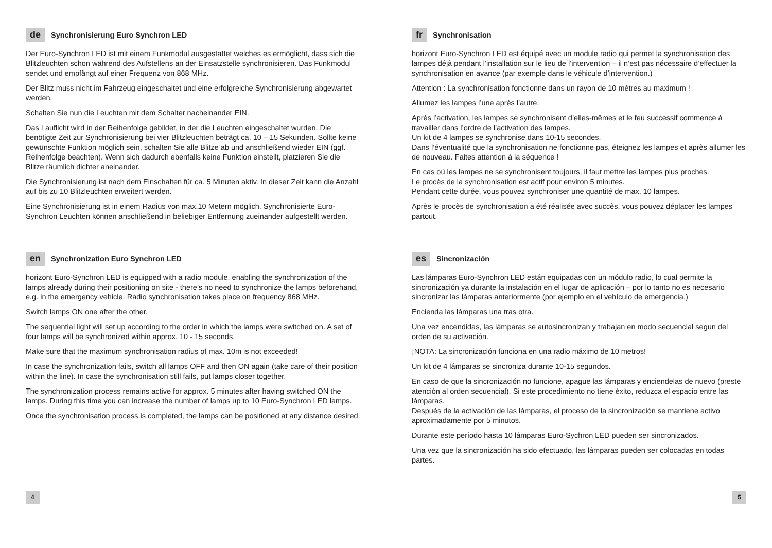de Synchronisierung Euro Synchron LED
Der Euro-Synchron LED ist mit einem Funkmodul ausgestattet welches es ermöglicht, dass sich die Blitzleuchten schon während des Aufstellens an der Einsatzstelle synchronisieren. Das Funkmodul sendet und empfängt auf einer Frequenz von 868 MHz.
Der Blitz muss nicht im Fahrzeug eingeschaltet und eine erfolgreiche Synchronisierung abgewartet werden.
Schalten Sie nun die Leuchten mit dem Schalter nacheinander EIN.
Das Lauflicht wird in der Reihenfolge gebildet, in der die Leuchten eingeschaltet wurden. Die benötigte Zeit zur Synchronisierung bei vier Blitzleuchten beträgt ca. 10 – 15 Sekunden. Sollte keine gewünschte Funktion möglich sein, schalten Sie alle Blitze ab und anschließend wieder EIN (ggf. Reihenfolge beachten). Wenn sich dadurch ebenfalls keine Funktion einstellt, platzieren Sie die Blitze räumlich dichter aneinander.
Die Synchronisierung ist nach dem Einschalten für ca. 5 Minuten aktiv. In dieser Zeit kann die Anzahl auf bis zu 10 Blitzleuchten erweitert werden.
Eine Synchronisierung ist in einem Radius von max.10 Metern möglich. Synchronisierte Euro-Synchron Leuchten können anschließend in beliebiger Entfernung zueinander aufgestellt werden.
en Synchronization Euro Synchron LED
horizont Euro-Synchron LED is equipped with a radio module, enabling the synchronization of the lamps already during their positioning on site - there’s no need to synchronize the lamps beforehand, e.g. in the emergency vehicle. Radio synchronisation takes place on frequency 868 MHz.
Switch lamps ON one after the other.
The sequential light will set up according to the order in which the lamps were switched on. A set of four lamps will be synchronized within approx. 10 - 15 seconds.
Make sure that the maximum synchronisation radius of max. 10m is not exceeded!
In case the synchronization fails, switch all lamps OFF and then ON again (take care of their position within the line). In case the synchronisation still fails, put lamps closer together.
The synchronization process remains active for approx. 5 minutes after having switched ON the lamps. During this time you can increase the number of lamps up to 10 Euro-Synchron LED lamps.
Once the synchronisation process is completed, the lamps can be positioned at any distance desired.
fr Synchronisation
horizont Euro-Synchron LED est équipé avec un module radio qui permet la synchronisation des lampes déjà pendant l’installation sur le lieu de l‘intervention – il n‘est pas nécessaire d’effectuer la synchronisation en avance (par exemple dans le véhicule d’intervention.)
Attention : La synchronisation fonctionne dans un rayon de 10 mètres au maximum !
Allumez les lampes l’une après l’autre.
Après l’activation, les lampes se synchronisent d’elles-mêmes et le feu successif commence á travailler dans l’ordre de l’activation des lampes.
Un kit de 4 lampes se synchronise dans 10-15 secondes.
Dans l‘éventualité que la synchronisation ne fonctionne pas, éteignez les lampes et après allumer les de nouveau. Faites attention à la séquence !
En cas où les lampes ne se synchronisent toujours, il faut mettre les lampes plus proches.
Le procès de la synchronisation est actif pour environ 5 minutes.
Pendant cette durée, vous pouvez synchroniser une quantité de max. 10 lampes.
Après le procès de synchronisation a été réalisée avec succès, vous pouvez déplacer les lampes partout.
es Sincronización
Las lámparas Euro-Synchron LED están equipadas con un módulo radio, lo cual permite la sincronización ya durante la instalación en el lugar de aplicación – por lo tanto no es necesario sincronizar las lámparas anteriormente (por ejemplo en el vehículo de emergencia.)
Encienda las lámparas una tras otra.
Una vez encendidas, las lámparas se autosincronizan y trabajan en modo secuencial segun del orden de su activación.
¡NOTA: La sincronización funciona en una radio máximo de 10 metros!
Un kit de 4 lámparas se sincroniza durante 10-15 segundos.
En caso de que la sincronización no funcione, apague las lámparas y enciendelas de nuevo (preste atención al orden secuencial). Si este procedimiento no tiene éxito, reduzca el espacio entre las lámparas.
Después de la activación de las lámparas, el proceso de la sincronización se mantiene activo aproximadamente por 5 minutos.
Durante este período hasta 10 lámparas Euro-Sychron LED pueden ser sincronizados.
Una vez que la sincronización ha sido efectuado, las lámparas pueden ser colocadas en todas partes.
4 5